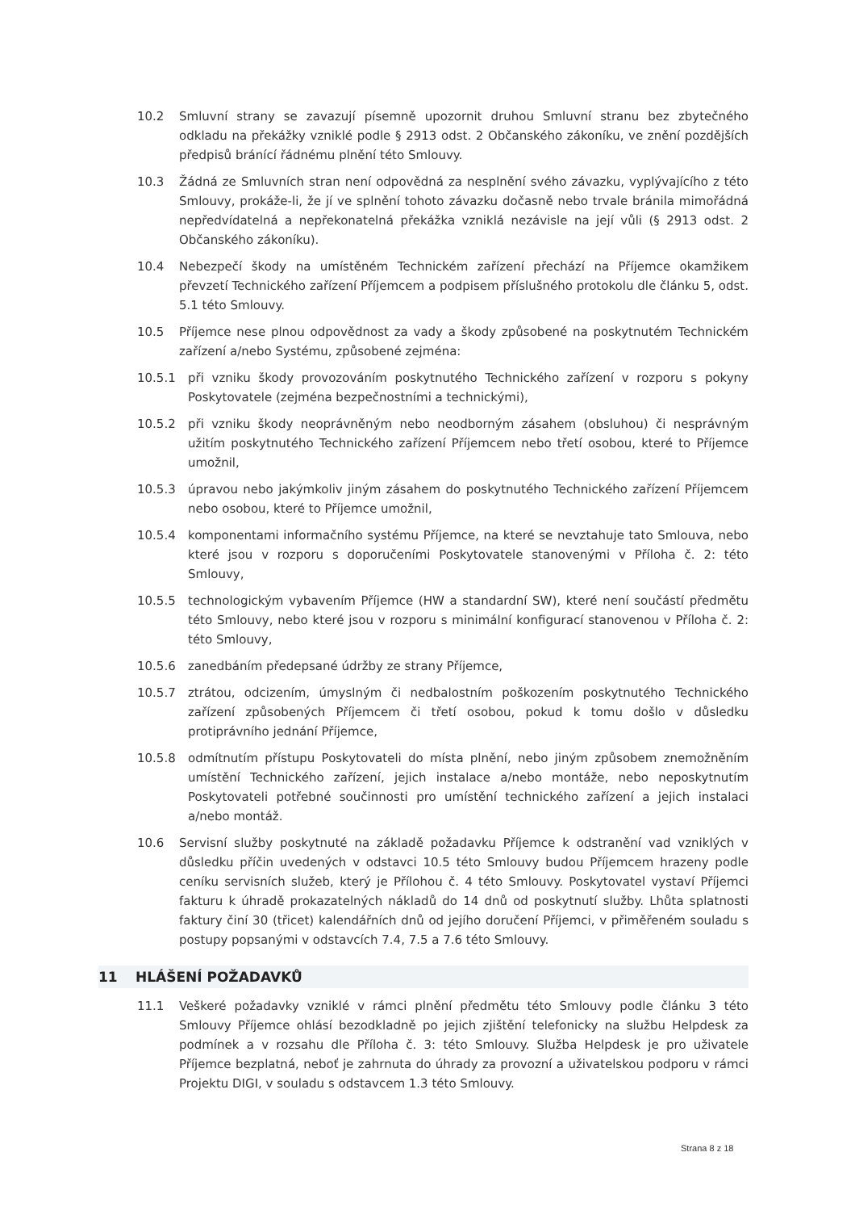10.2 Smluvní strany se zavazují písemně upozornit druhou Smluvní stranu bez zbytečného odkladu na překážky vzniklé podle § 2913 odst. 2 Občanského zákoníku, ve znění pozdějších předpisů bránící řádnému plnění této Smlouvy.
10.3 Žádná ze Smluvních stran není odpovědná za nesplnění svého závazku, vyplývajícího z této Smlouvy, prokáže-li, že jí ve splnění tohoto závazku dočasně nebo trvale bránila mimořádná nepředvídatelná a nepřekonatelná překážka vzniklá nezávisle na její vůli (§ 2913 odst. 2 Občanského zákoníku).
10.4 Nebezpečí škody na umístěném Technickém zařízení přechází na Příjemce okamžikem převzetí Technického zařízení Příjemcem a podpisem příslušného protokolu dle článku 5, odst. 5.1 této Smlouvy.
10.5 Příjemce nese plnou odpovědnost za vady a škody způsobené na poskytnutém Technickém zařízení a/nebo Systému, způsobené zejména:
10.5.1 při vzniku škody provozováním poskytnutého Technického zařízení v rozporu s pokyny Poskytovatele (zejména bezpečnostními a technickými),
10.5.2 při vzniku škody neoprávněným nebo neodborným zásahem (obsluhou) či nesprávným užitím poskytnutého Technického zařízení Příjemcem nebo třetí osobou, které to Příjemce umožnil,
10.5.3 úpravou nebo jakýmkoliv jiným zásahem do poskytnutého Technického zařízení Příjemcem nebo osobou, které to Příjemce umožnil,
10.5.4 komponentami informačního systému Příjemce, na které se nevztahuje tato Smlouva, nebo které jsou v rozporu s doporučeními Poskytovatele stanovenými v Příloha č. 2: této Smlouvy,
10.5.5 technologickým vybavením Příjemce (HW a standardní SW), které není součástí předmětu této Smlouvy, nebo které jsou v rozporu s minimální konfigurací stanovenou v Příloha č. 2: této Smlouvy,
10.5.6 zanedbáním předepsané údržby ze strany Příjemce,
10.5.7 ztrátou, odcizením, úmyslným či nedbalostním poškozením poskytnutého Technického zařízení způsobených Příjemcem či třetí osobou, pokud k tomu došlo v důsledku protiprávního jednání Příjemce,
10.5.8 odmítnutím přístupu Poskytovateli do místa plnění, nebo jiným způsobem znemožněním umístění Technického zařízení, jejich instalace a/nebo montáže, nebo neposkytnutím Poskytovateli potřebné součinnosti pro umístění technického zařízení a jejich instalaci a/nebo montáž.
10.6 Servisní služby poskytnuté na základě požadavku Příjemce k odstranění vad vzniklých v důsledku příčin uvedených v odstavci 10.5 této Smlouvy budou Příjemcem hrazeny podle ceníku servisních služeb, který je Přílohou č. 4 této Smlouvy. Poskytovatel vystaví Příjemci fakturu k úhradě prokazatelných nákladů do 14 dnů od poskytnutí služby. Lhůta splatnosti faktury činí 30 (třicet) kalendářních dnů od jejího doručení Příjemci, v přiměřeném souladu s postupy popsanými v odstavcích 7.4, 7.5 a 7.6 této Smlouvy.
11 HLÁŠENÍ POŽADAVKŮ
11.1 Veškeré požadavky vzniklé v rámci plnění předmětu této Smlouvy podle článku 3 této Smlouvy Příjemce ohlásí bezodkladně po jejich zjištění telefonicky na službu Helpdesk za podmínek a v rozsahu dle Příloha č. 3: této Smlouvy. Služba Helpdesk je pro uživatele Příjemce bezplatná, neboť je zahrnuta do úhrady za provozní a uživatelskou podporu v rámci Projektu DIGI, v souladu s odstavcem 1.3 této Smlouvy.
Strana 8 z 18